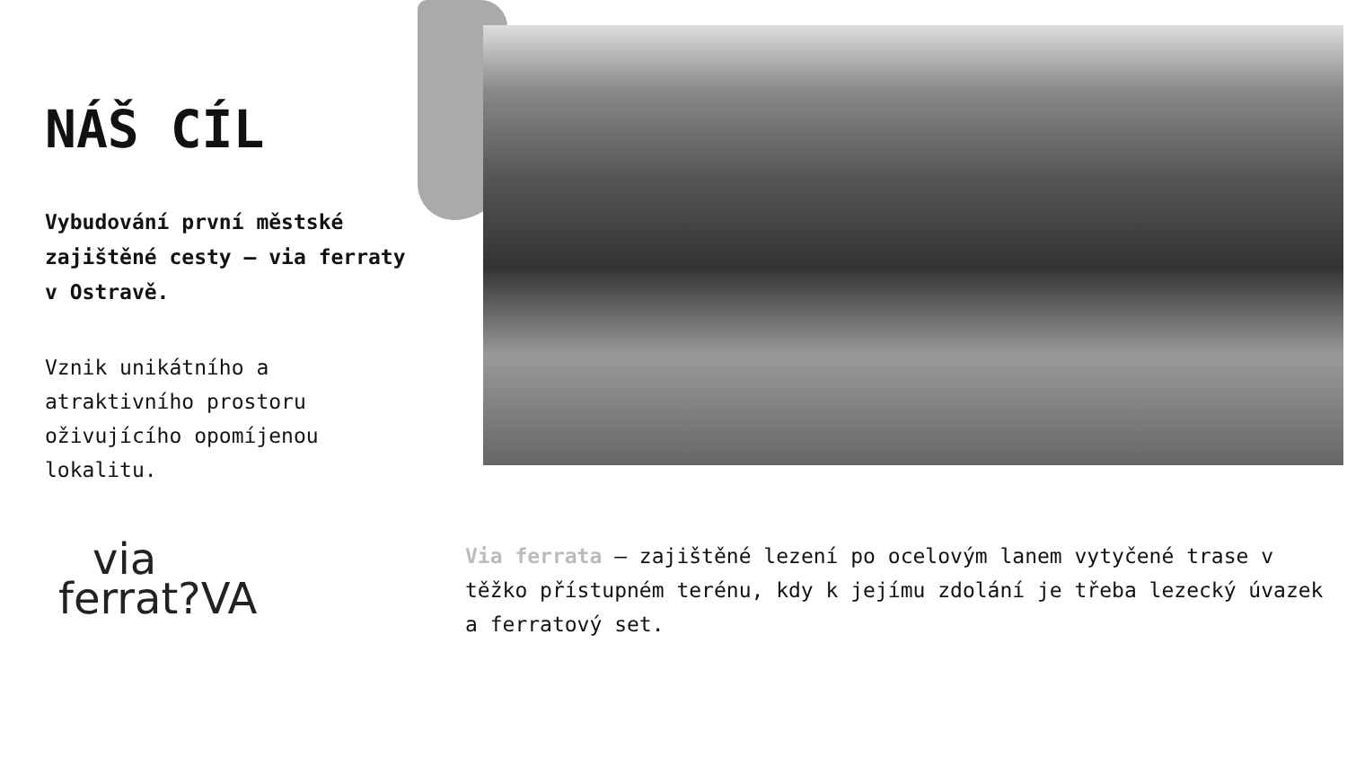NÁŠ CÍL
Vybudování první městské zajištěné cesty – via ferraty v Ostravě.
Vznik unikátního a atraktivního prostoru oživujícího opomíjenou lokalitu.
via
ferrat?VA
Via ferrata – zajištěné lezení po ocelovým lanem vytyčené trase v těžko přístupném terénu, kdy k jejímu zdolání je třeba lezecký úvazek a ferratový set.